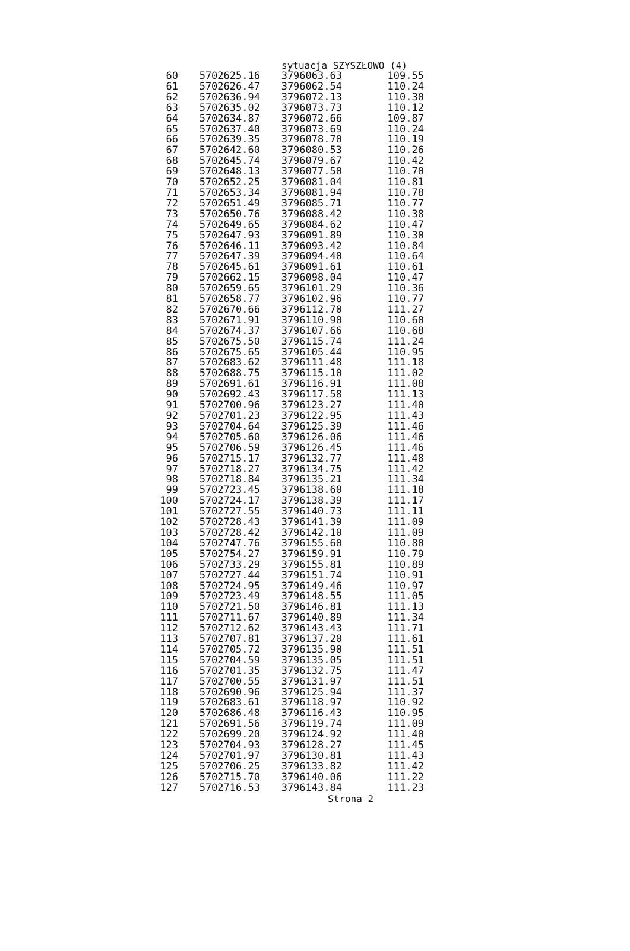sytuacja SZYSZŁOWO (4)
| 60 | 5702625.16 | 3796063.63 | 109.55 |
| 61 | 5702626.47 | 3796062.54 | 110.24 |
| 62 | 5702636.94 | 3796072.13 | 110.30 |
| 63 | 5702635.02 | 3796073.73 | 110.12 |
| 64 | 5702634.87 | 3796072.66 | 109.87 |
| 65 | 5702637.40 | 3796073.69 | 110.24 |
| 66 | 5702639.35 | 3796078.70 | 110.19 |
| 67 | 5702642.60 | 3796080.53 | 110.26 |
| 68 | 5702645.74 | 3796079.67 | 110.42 |
| 69 | 5702648.13 | 3796077.50 | 110.70 |
| 70 | 5702652.25 | 3796081.04 | 110.81 |
| 71 | 5702653.34 | 3796081.94 | 110.78 |
| 72 | 5702651.49 | 3796085.71 | 110.77 |
| 73 | 5702650.76 | 3796088.42 | 110.38 |
| 74 | 5702649.65 | 3796084.62 | 110.47 |
| 75 | 5702647.93 | 3796091.89 | 110.30 |
| 76 | 5702646.11 | 3796093.42 | 110.84 |
| 77 | 5702647.39 | 3796094.40 | 110.64 |
| 78 | 5702645.61 | 3796091.61 | 110.61 |
| 79 | 5702662.15 | 3796098.04 | 110.47 |
| 80 | 5702659.65 | 3796101.29 | 110.36 |
| 81 | 5702658.77 | 3796102.96 | 110.77 |
| 82 | 5702670.66 | 3796112.70 | 111.27 |
| 83 | 5702671.91 | 3796110.90 | 110.60 |
| 84 | 5702674.37 | 3796107.66 | 110.68 |
| 85 | 5702675.50 | 3796115.74 | 111.24 |
| 86 | 5702675.65 | 3796105.44 | 110.95 |
| 87 | 5702683.62 | 3796111.48 | 111.18 |
| 88 | 5702688.75 | 3796115.10 | 111.02 |
| 89 | 5702691.61 | 3796116.91 | 111.08 |
| 90 | 5702692.43 | 3796117.58 | 111.13 |
| 91 | 5702700.96 | 3796123.27 | 111.40 |
| 92 | 5702701.23 | 3796122.95 | 111.43 |
| 93 | 5702704.64 | 3796125.39 | 111.46 |
| 94 | 5702705.60 | 3796126.06 | 111.46 |
| 95 | 5702706.59 | 3796126.45 | 111.46 |
| 96 | 5702715.17 | 3796132.77 | 111.48 |
| 97 | 5702718.27 | 3796134.75 | 111.42 |
| 98 | 5702718.84 | 3796135.21 | 111.34 |
| 99 | 5702723.45 | 3796138.60 | 111.18 |
| 100 | 5702724.17 | 3796138.39 | 111.17 |
| 101 | 5702727.55 | 3796140.73 | 111.11 |
| 102 | 5702728.43 | 3796141.39 | 111.09 |
| 103 | 5702728.42 | 3796142.10 | 111.09 |
| 104 | 5702747.76 | 3796155.60 | 110.80 |
| 105 | 5702754.27 | 3796159.91 | 110.79 |
| 106 | 5702733.29 | 3796155.81 | 110.89 |
| 107 | 5702727.44 | 3796151.74 | 110.91 |
| 108 | 5702724.95 | 3796149.46 | 110.97 |
| 109 | 5702723.49 | 3796148.55 | 111.05 |
| 110 | 5702721.50 | 3796146.81 | 111.13 |
| 111 | 5702711.67 | 3796140.89 | 111.34 |
| 112 | 5702712.62 | 3796143.43 | 111.71 |
| 113 | 5702707.81 | 3796137.20 | 111.61 |
| 114 | 5702705.72 | 3796135.90 | 111.51 |
| 115 | 5702704.59 | 3796135.05 | 111.51 |
| 116 | 5702701.35 | 3796132.75 | 111.47 |
| 117 | 5702700.55 | 3796131.97 | 111.51 |
| 118 | 5702690.96 | 3796125.94 | 111.37 |
| 119 | 5702683.61 | 3796118.97 | 110.92 |
| 120 | 5702686.48 | 3796116.43 | 110.95 |
| 121 | 5702691.56 | 3796119.74 | 111.09 |
| 122 | 5702699.20 | 3796124.92 | 111.40 |
| 123 | 5702704.93 | 3796128.27 | 111.45 |
| 124 | 5702701.97 | 3796130.81 | 111.43 |
| 125 | 5702706.25 | 3796133.82 | 111.42 |
| 126 | 5702715.70 | 3796140.06 | 111.22 |
| 127 | 5702716.53 | 3796143.84 | 111.23 |
Strona 2